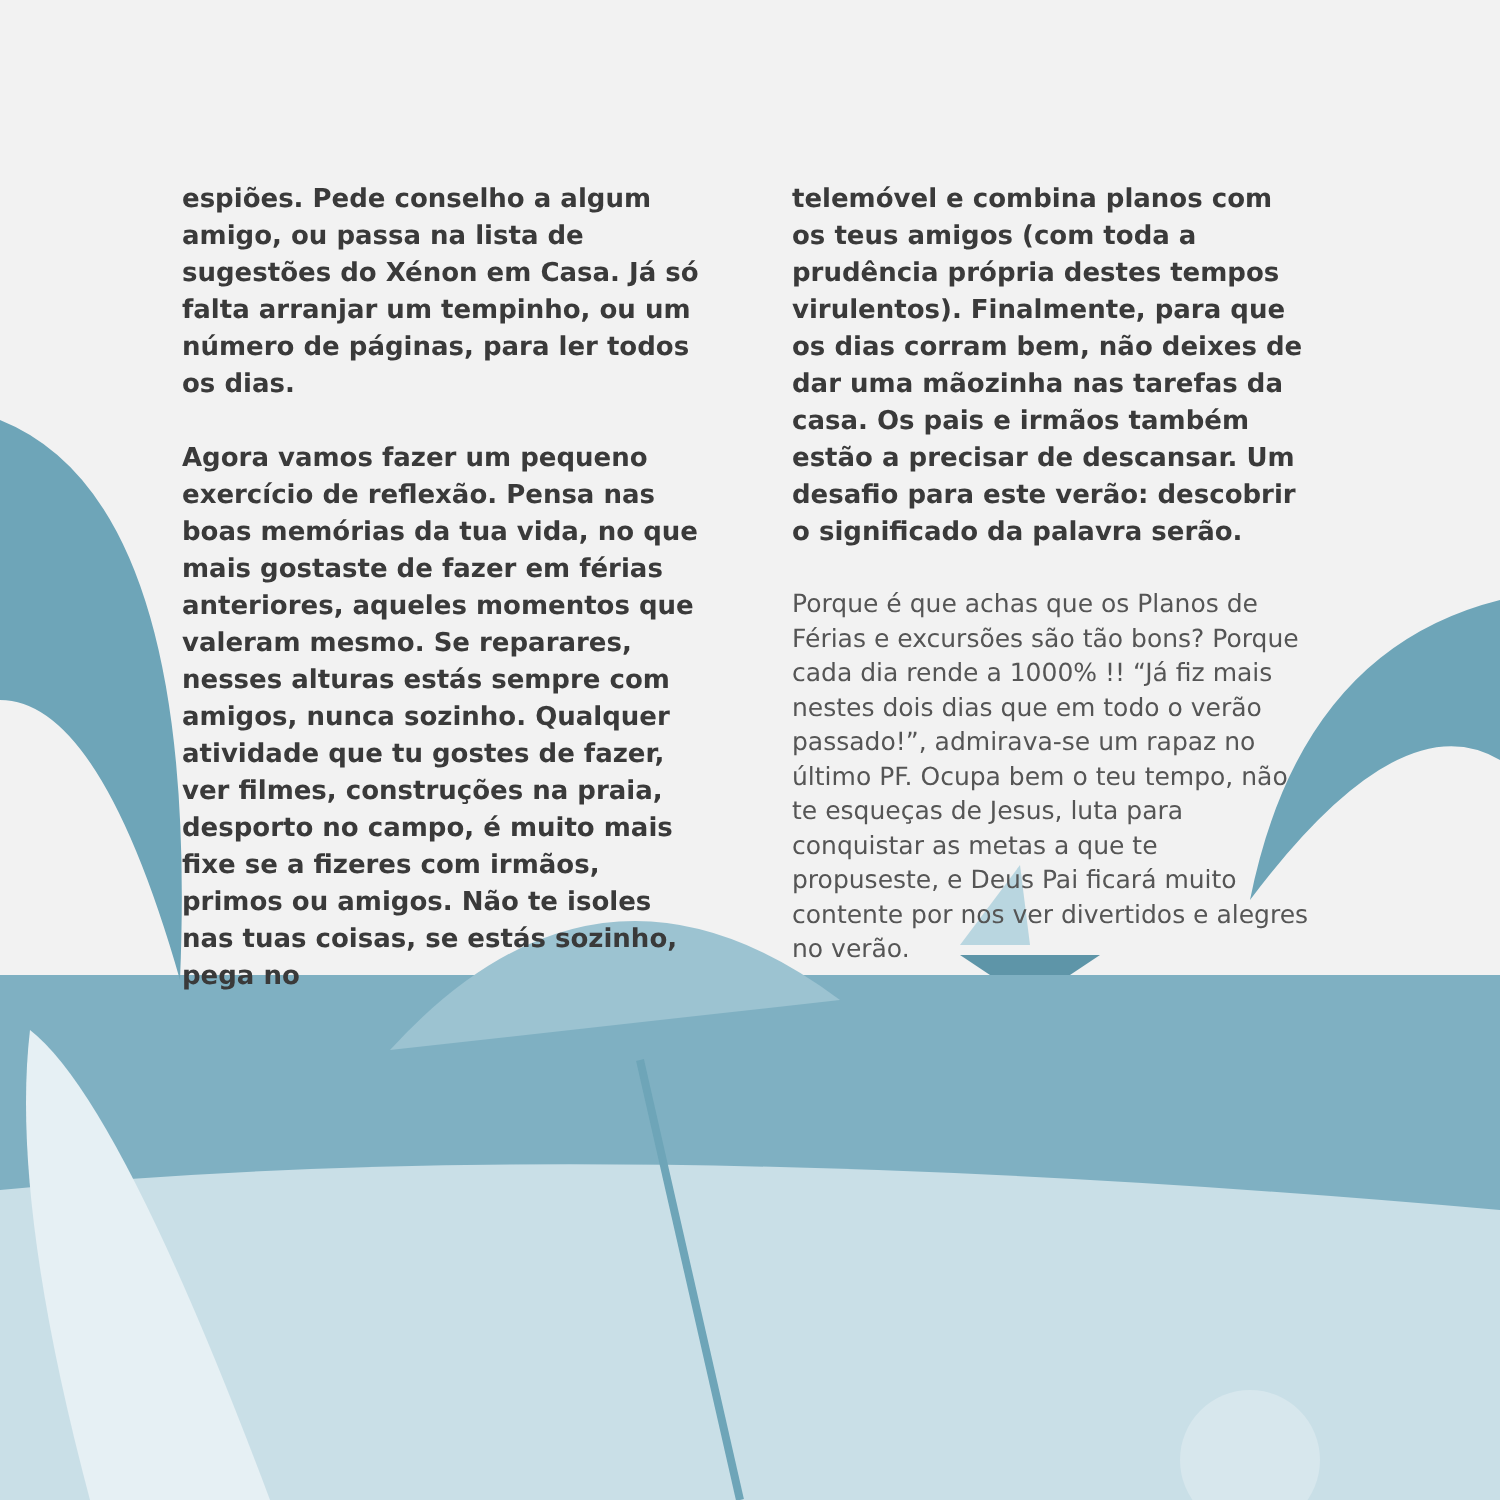espiões. Pede conselho a algum amigo, ou passa na lista de sugestões do Xénon em Casa. Já só falta arranjar um tempinho, ou um número de páginas, para ler todos os dias.
Agora vamos fazer um pequeno exercício de reflexão. Pensa nas boas memórias da tua vida, no que mais gostaste de fazer em férias anteriores, aqueles momentos que valeram mesmo. Se reparares, nesses alturas estás sempre com amigos, nunca sozinho. Qualquer atividade que tu gostes de fazer, ver filmes, construções na praia, desporto no campo, é muito mais fixe se a fizeres com irmãos, primos ou amigos. Não te isoles nas tuas coisas, se estás sozinho, pega no
telemóvel e combina planos com os teus amigos (com toda a prudência própria destes tempos virulentos). Finalmente, para que os dias corram bem, não deixes de dar uma mãozinha nas tarefas da casa. Os pais e irmãos também estão a precisar de descansar. Um desafio para este verão: descobrir o significado da palavra serão.
Porque é que achas que os Planos de Férias e excursões são tão bons? Porque cada dia rende a 1000% !! “Já fiz mais nestes dois dias que em todo o verão passado!”, admirava-se um rapaz no último PF. Ocupa bem o teu tempo, não te esqueças de Jesus, luta para conquistar as metas a que te propuseste, e Deus Pai ficará muito contente por nos ver divertidos e alegres no verão.